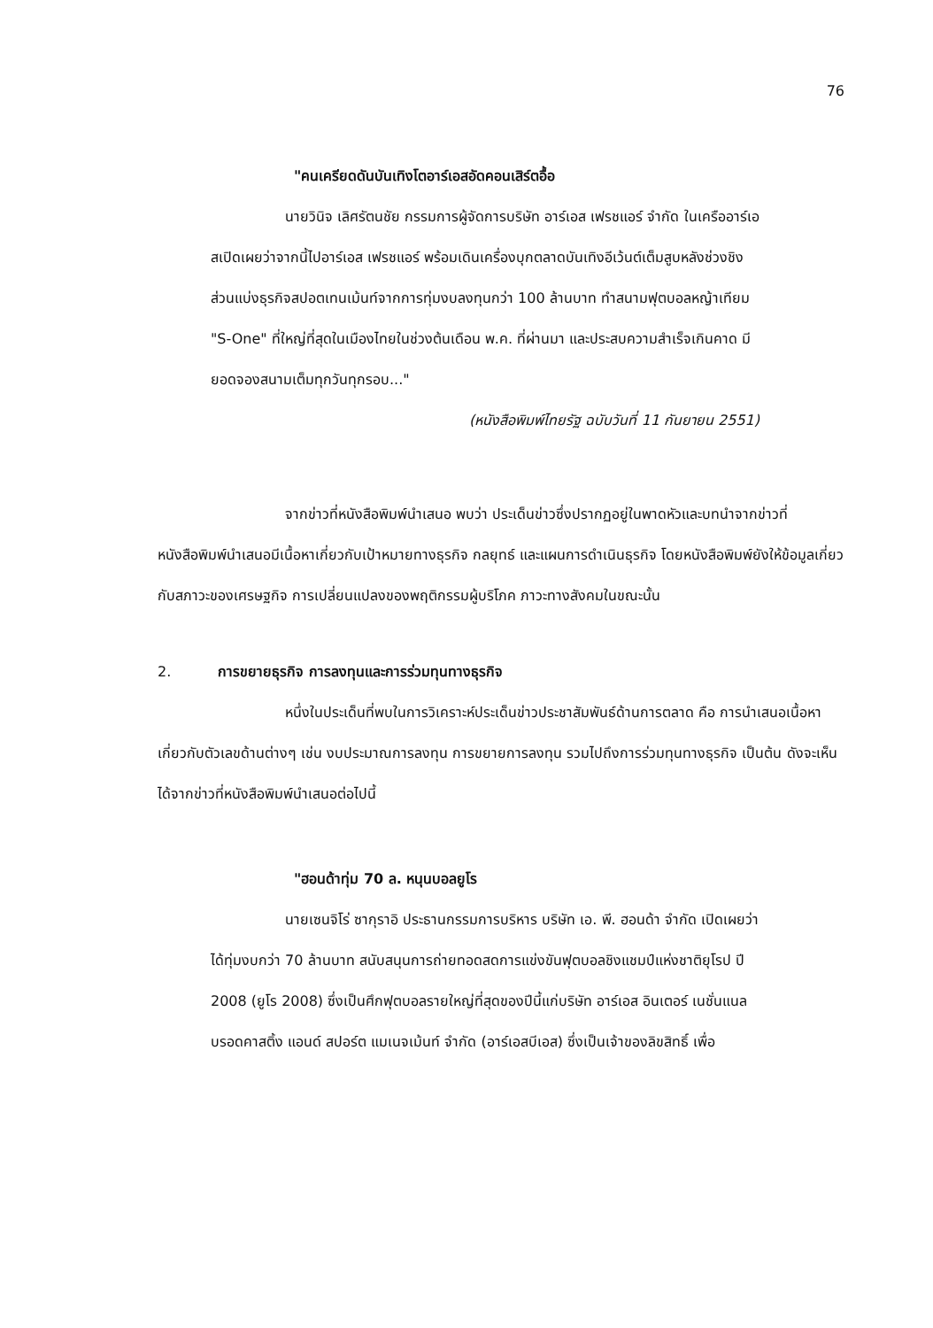76
"คนเครียดดันบันเทิงโตอาร์เอสอัดคอนเสิร์ตอื้อ
นายวินิจ เลิศรัตนชัย กรรมการผู้จัดการบริษัท อาร์เอส เฟรชแอร์ จำกัด ในเครืออาร์เอสเปิดเผยว่าจากนี้ไปอาร์เอส เฟรชแอร์ พร้อมเดินเครื่องบุกตลาดบันเทิงอีเว้นต์เต็มสูบหลังช่วงชิงส่วนแบ่งธุรกิจสปอตเทนเม้นท์จากการทุ่มงบลงทุนกว่า 100 ล้านบาท ทำสนามฟุตบอลหญ้าเทียม "S-One" ที่ใหญ่ที่สุดในเมืองไทยในช่วงต้นเดือน พ.ค. ที่ผ่านมา และประสบความสำเร็จเกินคาด มียอดจองสนามเต็มทุกวันทุกรอบ..."
(หนังสือพิมพ์ไทยรัฐ ฉบับวันที่ 11 กันยายน 2551)
จากข่าวที่หนังสือพิมพ์นำเสนอ พบว่า ประเด็นข่าวซึ่งปรากฏอยู่ในพาดหัวและบทนำจากข่าวที่หนังสือพิมพ์นำเสนอมีเนื้อหาเกี่ยวกับเป้าหมายทางธุรกิจ กลยุทธ์ และแผนการดำเนินธุรกิจ โดยหนังสือพิมพ์ยังให้ข้อมูลเกี่ยวกับสภาวะของเศรษฐกิจ การเปลี่ยนแปลงของพฤติกรรมผู้บริโภค ภาวะทางสังคมในขณะนั้น
2. การขยายธุรกิจ การลงทุนและการร่วมทุนทางธุรกิจ
หนึ่งในประเด็นที่พบในการวิเคราะห์ประเด็นข่าวประชาสัมพันธ์ด้านการตลาด คือ การนำเสนอเนื้อหาเกี่ยวกับตัวเลขด้านต่างๆ เช่น งบประมาณการลงทุน การขยายการลงทุน รวมไปถึงการร่วมทุนทางธุรกิจ เป็นต้น ดังจะเห็นได้จากข่าวที่หนังสือพิมพ์นำเสนอต่อไปนี้
"ฮอนด้าทุ่ม 70 ล. หนุนบอลยูโร
นายเซนจิโร่ ซากุราอิ ประธานกรรมการบริหาร บริษัท เอ. พี. ฮอนด้า จำกัด เปิดเผยว่าได้ทุ่มงบกว่า 70 ล้านบาท สนับสนุนการถ่ายทอดสดการแข่งขันฟุตบอลชิงแชมป์แห่งชาติยุโรป ปี 2008 (ยูโร 2008) ซึ่งเป็นศึกฟุตบอลรายใหญ่ที่สุดของปีนี้แก่บริษัท อาร์เอส อินเตอร์ เนชั่นแนล บรอดคาสติ้ง แอนด์ สปอร์ต แมเนจเม้นท์ จำกัด (อาร์เอสบีเอส) ซึ่งเป็นเจ้าของลิขสิทธิ์ เพื่อ